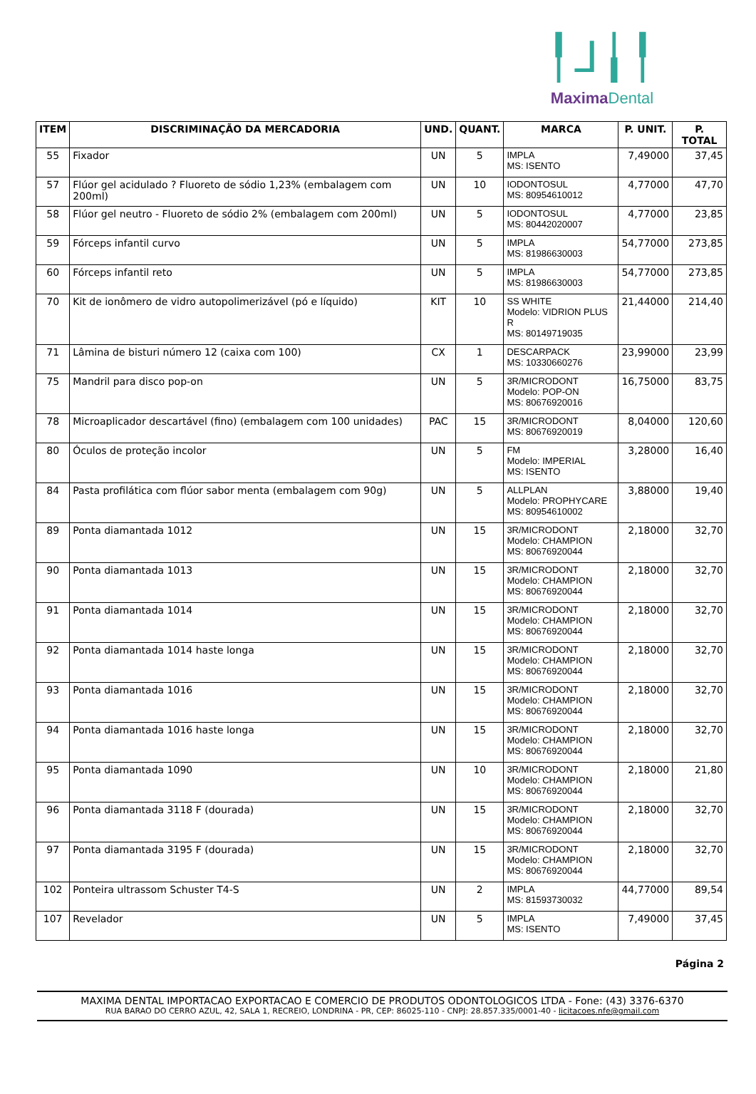╿⅃╽╿
MaximaDental
| ITEM | DISCRIMINAÇÃO DA MERCADORIA | UND. | QUANT. | MARCA | P. UNIT. | P. TOTAL |
| --- | --- | --- | --- | --- | --- | --- |
| 55 | Fixador | UN | 5 | IMPLA MS: ISENTO | 7,49000 | 37,45 |
| 57 | Flúor gel acidulado ? Fluoreto de sódio 1,23% (embalagem com 200ml) | UN | 10 | IODONTOSUL MS: 80954610012 | 4,77000 | 47,70 |
| 58 | Flúor gel neutro - Fluoreto de sódio 2% (embalagem com 200ml) | UN | 5 | IODONTOSUL MS: 80442020007 | 4,77000 | 23,85 |
| 59 | Fórceps infantil curvo | UN | 5 | IMPLA MS: 81986630003 | 54,77000 | 273,85 |
| 60 | Fórceps infantil reto | UN | 5 | IMPLA MS: 81986630003 | 54,77000 | 273,85 |
| 70 | Kit de ionômero de vidro autopolimerizável (pó e líquido) | KIT | 10 | SS WHITE Modelo: VIDRION PLUS R MS: 80149719035 | 21,44000 | 214,40 |
| 71 | Lâmina de bisturi número 12 (caixa com 100) | CX | 1 | DESCARPACK MS: 10330660276 | 23,99000 | 23,99 |
| 75 | Mandril para disco pop-on | UN | 5 | 3R/MICRODONT Modelo: POP-ON MS: 80676920016 | 16,75000 | 83,75 |
| 78 | Microaplicador descartável (fino) (embalagem com 100 unidades) | PAC | 15 | 3R/MICRODONT MS: 80676920019 | 8,04000 | 120,60 |
| 80 | Óculos de proteção incolor | UN | 5 | FM Modelo: IMPERIAL MS: ISENTO | 3,28000 | 16,40 |
| 84 | Pasta profilática com flúor sabor menta (embalagem com 90g) | UN | 5 | ALLPLAN Modelo: PROPHYCARE MS: 80954610002 | 3,88000 | 19,40 |
| 89 | Ponta diamantada 1012 | UN | 15 | 3R/MICRODONT Modelo: CHAMPION MS: 80676920044 | 2,18000 | 32,70 |
| 90 | Ponta diamantada 1013 | UN | 15 | 3R/MICRODONT Modelo: CHAMPION MS: 80676920044 | 2,18000 | 32,70 |
| 91 | Ponta diamantada 1014 | UN | 15 | 3R/MICRODONT Modelo: CHAMPION MS: 80676920044 | 2,18000 | 32,70 |
| 92 | Ponta diamantada 1014 haste longa | UN | 15 | 3R/MICRODONT Modelo: CHAMPION MS: 80676920044 | 2,18000 | 32,70 |
| 93 | Ponta diamantada 1016 | UN | 15 | 3R/MICRODONT Modelo: CHAMPION MS: 80676920044 | 2,18000 | 32,70 |
| 94 | Ponta diamantada 1016 haste longa | UN | 15 | 3R/MICRODONT Modelo: CHAMPION MS: 80676920044 | 2,18000 | 32,70 |
| 95 | Ponta diamantada 1090 | UN | 10 | 3R/MICRODONT Modelo: CHAMPION MS: 80676920044 | 2,18000 | 21,80 |
| 96 | Ponta diamantada 3118 F (dourada) | UN | 15 | 3R/MICRODONT Modelo: CHAMPION MS: 80676920044 | 2,18000 | 32,70 |
| 97 | Ponta diamantada 3195 F (dourada) | UN | 15 | 3R/MICRODONT Modelo: CHAMPION MS: 80676920044 | 2,18000 | 32,70 |
| 102 | Ponteira ultrassom Schuster T4-S | UN | 2 | IMPLA MS: 81593730032 | 44,77000 | 89,54 |
| 107 | Revelador | UN | 5 | IMPLA MS: ISENTO | 7,49000 | 37,45 |
Página 2
MAXIMA DENTAL IMPORTACAO EXPORTACAO E COMERCIO DE PRODUTOS ODONTOLOGICOS LTDA - Fone: (43) 3376-6370
RUA BARAO DO CERRO AZUL, 42, SALA 1, RECREIO, LONDRINA - PR, CEP: 86025-110 - CNPJ: 28.857.335/0001-40 - licitacoes.nfe@gmail.com